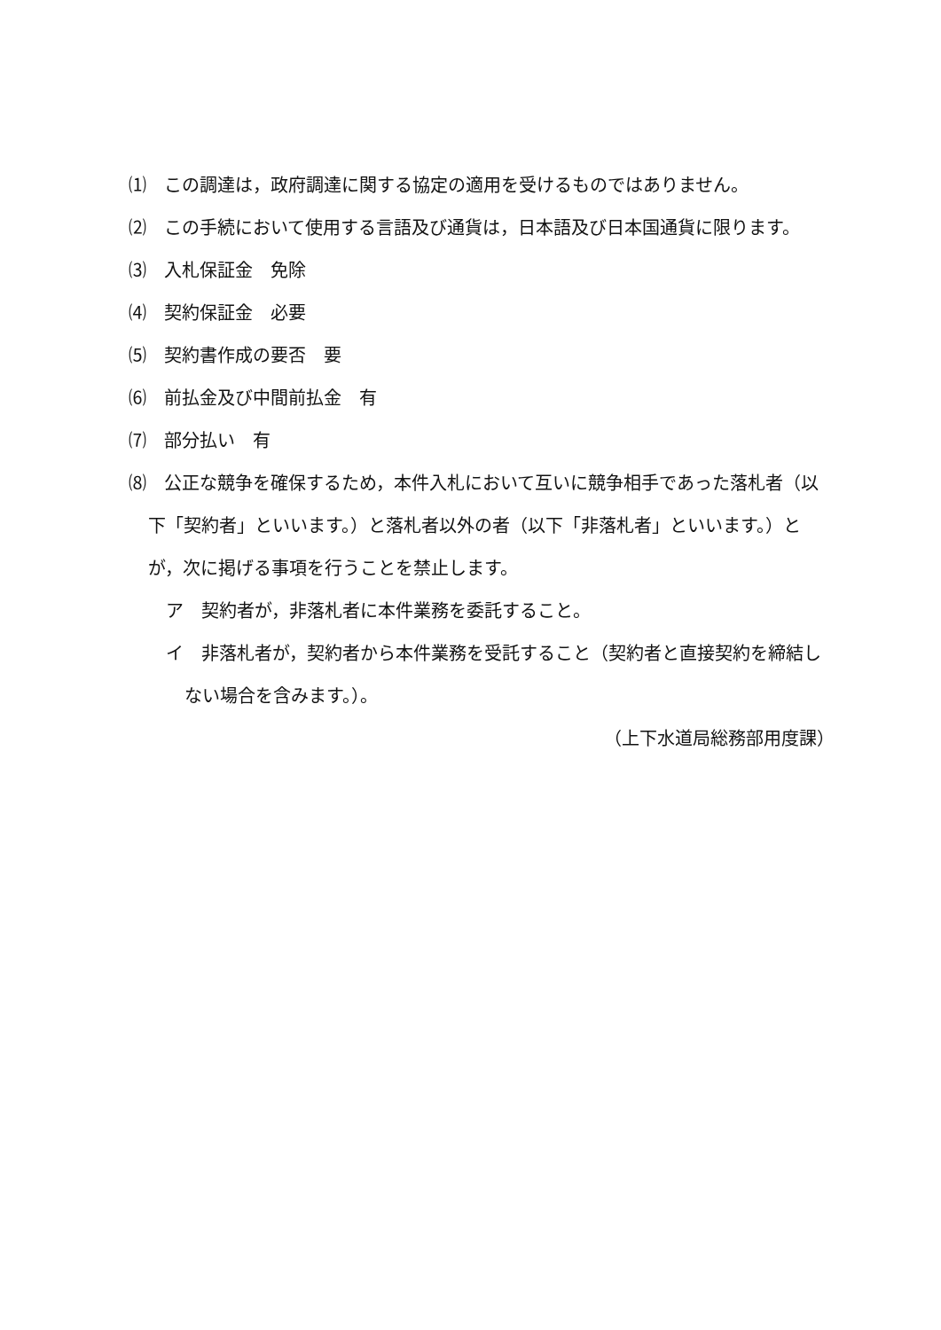⑴　この調達は，政府調達に関する協定の適用を受けるものではありません。
⑵　この手続において使用する言語及び通貨は，日本語及び日本国通貨に限ります。
⑶　入札保証金　免除
⑷　契約保証金　必要
⑸　契約書作成の要否　要
⑹　前払金及び中間前払金　有
⑺　部分払い　有
⑻　公正な競争を確保するため，本件入札において互いに競争相手であった落札者（以下「契約者」といいます。）と落札者以外の者（以下「非落札者」といいます。）とが，次に掲げる事項を行うことを禁止します。
ア　契約者が，非落札者に本件業務を委託すること。
イ　非落札者が，契約者から本件業務を受託すること（契約者と直接契約を締結しない場合を含みます。）。
（上下水道局総務部用度課）